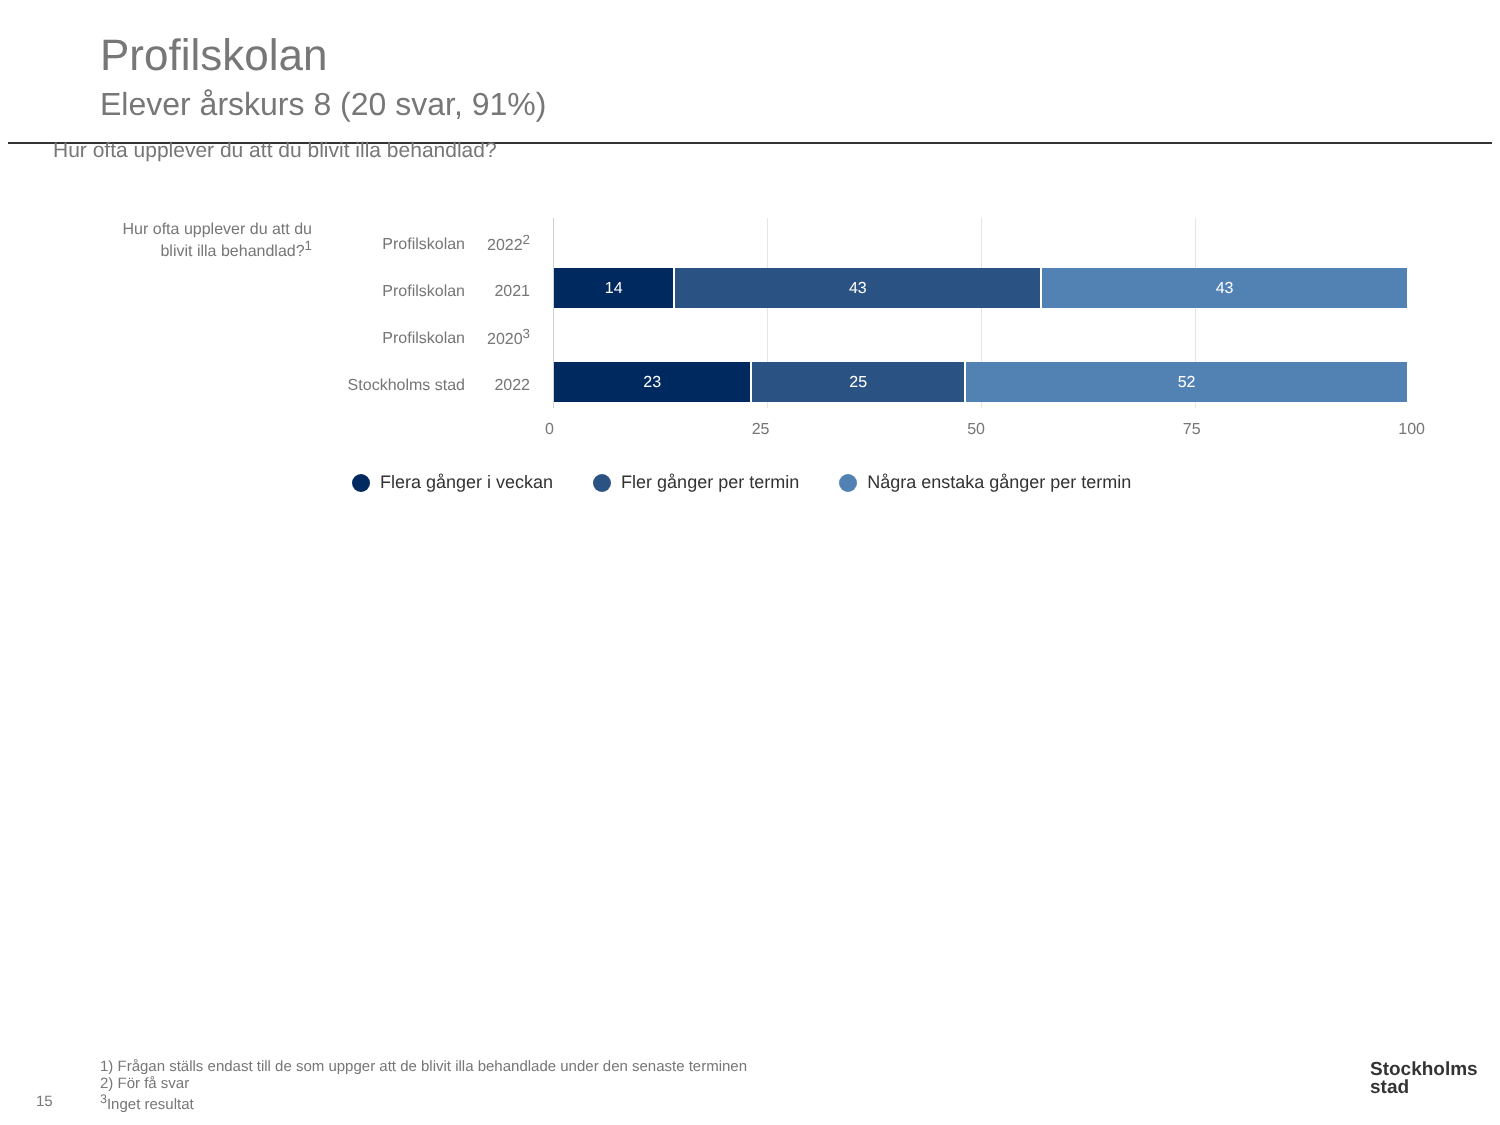Profilskolan
Elever årskurs 8 (20 svar, 91%)
Hur ofta upplever du att du blivit illa behandlad?
Hur ofta upplever du att du blivit illa behandlad?<sup>1</sup>
Profilskolan 2022<sup>2</sup>
Profilskolan 2021
Profilskolan 2020<sup>3</sup>
Stockholms stad 2022
14 43 43
23 25 52
0 25 50 75 100
Flera gånger i veckan Fler gånger per termin Några enstaka gånger per termin
1) Frågan ställs endast till de som uppger att de blivit illa behandlade under den senaste terminen
2) För få svar
<sup>3</sup> Inget resultat
15
Stockholms
stad